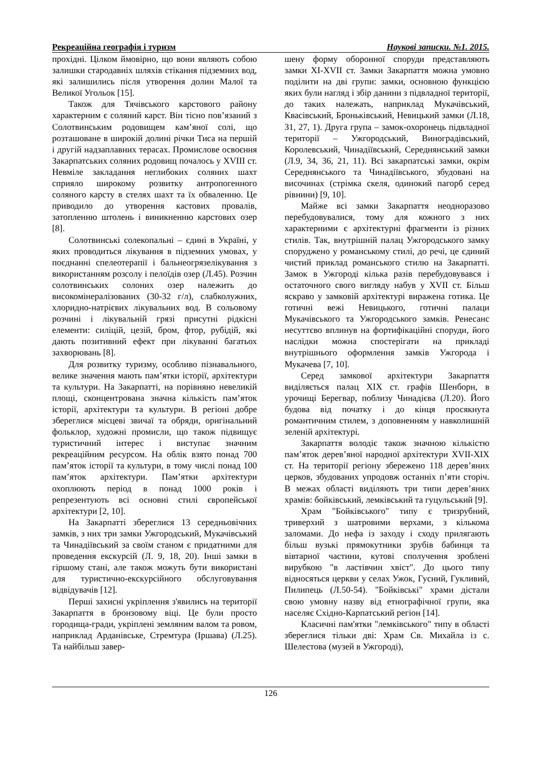Рекреаційна географія і туризм Наукові записки. №1. 2015.
прохідні. Цілком ймовірно, що вони являють собою залишки стародавніх шляхів стікання підземних вод, які залишились після утворення долин Малої та Великої Угольок [15].
Також для Тячівського карстового району характерним є соляний карст. Він тісно пов’язаний з Солотвинським родовищем кам’яної солі, що розташоване в широкій долині річки Тиса на першій і другій надзаплавних терасах. Промислове освоєння Закарпатських соляних родовищ почалось у XVIII ст. Невміле закладання неглибоких соляних шахт сприяло широкому розвитку антропогенного соляного карсту в стелях шахт та їх обваленню. Це приводило до утворення кастових провалів, затопленню штолень і виникненню карстових озер [8].
Солотвинські солекопальні – єдині в Україні, у яких проводиться лікування в підземних умовах, у поєднанні спелеотерапії і бальнеогрязелікування з використанням розсолу і пелоїдів озер (Л.45). Розчин солотвинських солоних озер належить до високомінералізованих (30-32 г/л), слабколужних, хлоридно-натрієвих лікувальних вод. В сольовому розчині і лікувальній грязі присутні рідкісні елементи: силіцій, цезій, бром, фтор, рубідій, які дають позитивний ефект при лікуванні багатьох захворювань [8].
Для розвитку туризму, особливо пізнавального, велике значення мають пам’ятки історії, архітектури та культури. На Закарпатті, на порівняно невеликій площі, сконцентрована значна кількість пам’яток історії, архітектури та культури. В регіоні добре збереглися місцеві звичаї та обряди, оригінальний фольклор, художні промисли, що також підвищує туристичний інтерес і виступає значним рекреаційним ресурсом. На облік взято понад 700 пам’яток історії та культури, в тому числі понад 100 пам’яток архітектури. Пам’ятки архітектури охоплюють період в понад 1000 років і репрезентують всі основні стилі європейської архітектури [2, 10].
На Закарпатті збереглися 13 середньовічних замків, з них три замки Ужгородський, Мукачівський та Чинадіївський за своїм станом є придатними для проведення екскурсій (Л. 9, 18, 20). Інші замки в гіршому стані, але також можуть бути використані для туристично-екскурсійного обслуговування відвідувачів [12].
Перші захисні укріплення з'явились на території Закарпаття в бронзовому віці. Це були просто городища-гради, укріплені земляним валом та ровом, наприклад Арданівське, Стремтура (Іршава) (Л.25). Та найбільш завер-
шену форму оборонної споруди представляють замки XI-XVII ст. Замки Закарпаття можна умовно поділити на дві групи: замки, основною функцією яких були нагляд і збір данини з підвладної території, до таких належать, наприклад Мукачівський, Квасівський, Броньківський, Невицький замки (Л.18, 31, 27, 1). Друга група – замок-охоронець підвладної території – Ужгородський, Виноградівський, Королевський, Чинадіївський, Середнянський замки (Л.9, 34, 36, 21, 11). Всі закарпатські замки, окрім Середнянського та Чинадіївського, збудовані на височинах (стрімка скеля, одинокий пагорб серед рівнини) [9, 10].
Майже всі замки Закарпаття неодноразово перебудовувалися, тому для кожного з них характерними є архітектурні фрагменти із різних стилів. Так, внутрішній палац Ужгородського замку споруджено у романському стилі, до речі, це єдиний чистий приклад романського стилю на Закарпатті. Замок в Ужгороді кілька разів перебудовувався і остаточного свого вигляду набув у XVII ст. Більш яскраво у замковій архітектурі виражена готика. Це готичні вежі Невицького, готичні палаци Мукачівського та Ужгородського замків. Ренесанс несуттєво вплинув на фортифікаційні споруди, його наслідки можна спостерігати на прикладі внутрішнього оформлення замків Ужгорода і Мукачева [7, 10].
Серед замкової архітектури Закарпаття виділяється палац XIX ст. графів Шенборн, в урочищі Берегвар, поблизу Чинадієва (Л.20). Його будова від початку і до кінця просякнута романтичним стилем, з доповненням у навколишній зеленій архітектурі.
Закарпаття володіє також значною кількістю пам’яток дерев’яної народної архітектури XVII-XIX ст. На території регіону збережено 118 дерев’яних церков, збудованих упродовж останніх п’яти сторіч. В межах області виділяють три типи дерев’яних храмів: бойківський, лемківський та гуцульський [9].
Храм "Бойківського" типу є тризрубний, триверхий з шатровими верхами, з кількома заломами. До нефа із заходу і сходу прилягають більш вузькі прямокутники зрубів бабинця та вівтарної частини, кутові сполучення зроблені вирубкою "в ластівчин хвіст". До цього типу відносяться церкви у селах Ужок, Гусний, Гукливий, Пилипець (Л.50-54). "Бойківські" храми дістали свою умовну назву від етнографічної групи, яка населяє Східно-Карпатський регіон [14].
Класичні пам'ятки "лемківського" типу в області збереглися тільки дві: Храм Св. Михайла із с. Шелестова (музей в Ужгороді),
126